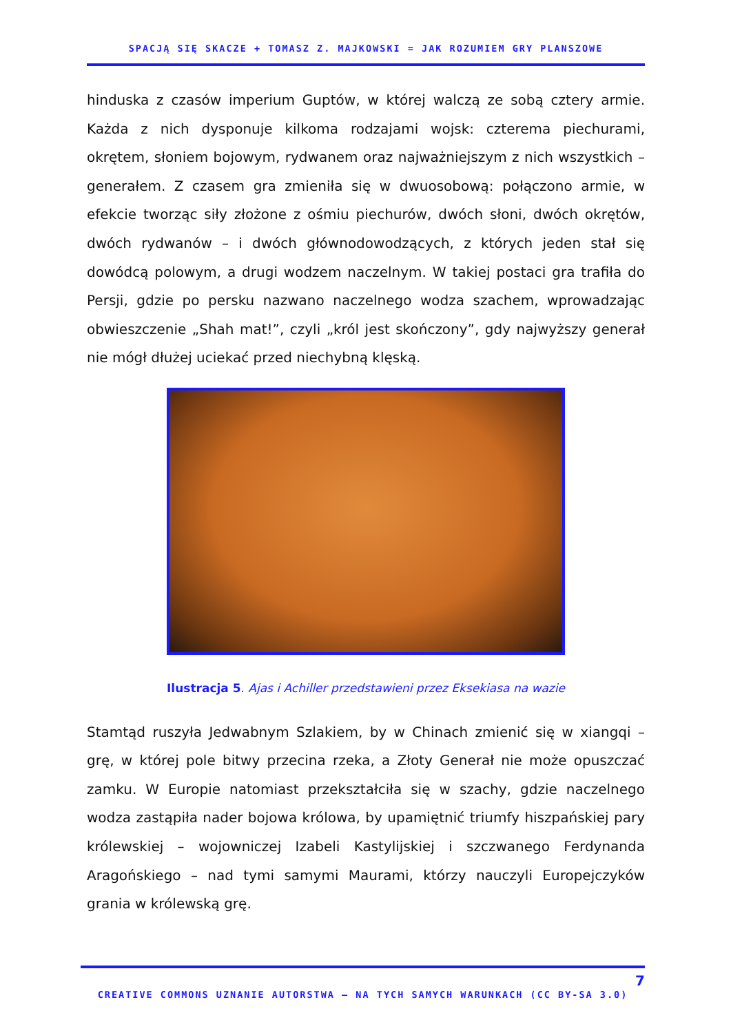SPACJĄ SIĘ SKACZE + TOMASZ Z. MAJKOWSKI = JAK ROZUMIEM GRY PLANSZOWE
hinduska z czasów imperium Guptów, w której walczą ze sobą cztery armie. Każda z nich dysponuje kilkoma rodzajami wojsk: czterema piechurami, okrętem, słoniem bojowym, rydwanem oraz najważniejszym z nich wszystkich – generałem. Z czasem gra zmieniła się w dwuosobową: połączono armie, w efekcie tworząc siły złożone z ośmiu piechurów, dwóch słoni, dwóch okrętów, dwóch rydwanów – i dwóch głównodowodzących, z których jeden stał się dowódcą polowym, a drugi wodzem naczelnym. W takiej postaci gra trafiła do Persji, gdzie po persku nazwano naczelnego wodza szachem, wprowadzając obwieszczenie „Shah mat!”, czyli „król jest skończony”, gdy najwyższy generał nie mógł dłużej uciekać przed niechybną klęską.
Ilustracja 5. Ajas i Achiller przedstawieni przez Eksekiasa na wazie
Stamtąd ruszyła Jedwabnym Szlakiem, by w Chinach zmienić się w xiangqi – grę, w której pole bitwy przecina rzeka, a Złoty Generał nie może opuszczać zamku. W Europie natomiast przekształciła się w szachy, gdzie naczelnego wodza zastąpiła nader bojowa królowa, by upamiętnić triumfy hiszpańskiej pary królewskiej – wojowniczej Izabeli Kastylijskiej i szczwanego Ferdynanda Aragońskiego – nad tymi samymi Maurami, którzy nauczyli Europejczyków grania w królewską grę.
7
CREATIVE COMMONS UZNANIE AUTORSTWA – NA TYCH SAMYCH WARUNKACH (CC BY-SA 3.0)